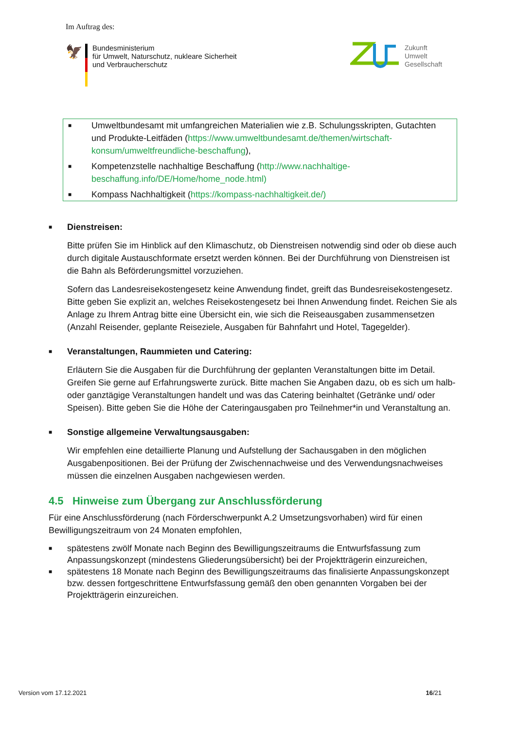Im Auftrag des:
🦅
Bundesministerium
für Umwelt, Naturschutz, nukleare Sicherheit
und Verbraucherschutz
Zukunft
Umwelt
Gesellschaft
■ Umweltbundesamt mit umfangreichen Materialien wie z.B. Schulungsskripten, Gutachten und Produkte-Leitfäden (https://www.umweltbundesamt.de/themen/wirtschaft-konsum/umweltfreundliche-beschaffung),
■ Kompetenzstelle nachhaltige Beschaffung (http://www.nachhaltige-beschaffung.info/DE/Home/home_node.html)
■ Kompass Nachhaltigkeit (https://kompass-nachhaltigkeit.de/)
■ Dienstreisen:
Bitte prüfen Sie im Hinblick auf den Klimaschutz, ob Dienstreisen notwendig sind oder ob diese auch durch digitale Austauschformate ersetzt werden können. Bei der Durchführung von Dienstreisen ist die Bahn als Beförderungsmittel vorzuziehen.
Sofern das Landesreisekostengesetz keine Anwendung findet, greift das Bundesreisekostengesetz. Bitte geben Sie explizit an, welches Reisekostengesetz bei Ihnen Anwendung findet. Reichen Sie als Anlage zu Ihrem Antrag bitte eine Übersicht ein, wie sich die Reiseausgaben zusammensetzen (Anzahl Reisender, geplante Reiseziele, Ausgaben für Bahnfahrt und Hotel, Tagegelder).
■ Veranstaltungen, Raummieten und Catering:
Erläutern Sie die Ausgaben für die Durchführung der geplanten Veranstaltungen bitte im Detail. Greifen Sie gerne auf Erfahrungswerte zurück. Bitte machen Sie Angaben dazu, ob es sich um halb- oder ganztägige Veranstaltungen handelt und was das Catering beinhaltet (Getränke und/ oder Speisen). Bitte geben Sie die Höhe der Cateringausgaben pro Teilnehmer*in und Veranstaltung an.
■ Sonstige allgemeine Verwaltungsausgaben:
Wir empfehlen eine detaillierte Planung und Aufstellung der Sachausgaben in den möglichen Ausgabenpositionen. Bei der Prüfung der Zwischennachweise und des Verwendungsnachweises müssen die einzelnen Ausgaben nachgewiesen werden.
4.5 Hinweise zum Übergang zur Anschlussförderung
Für eine Anschlussförderung (nach Förderschwerpunkt A.2 Umsetzungsvorhaben) wird für einen Bewilligungszeitraum von 24 Monaten empfohlen,
■ spätestens zwölf Monate nach Beginn des Bewilligungszeitraums die Entwurfsfassung zum Anpassungskonzept (mindestens Gliederungsübersicht) bei der Projektträgerin einzureichen,
■ spätestens 18 Monate nach Beginn des Bewilligungszeitraums das finalisierte Anpassungskonzept bzw. dessen fortgeschrittene Entwurfsfassung gemäß den oben genannten Vorgaben bei der Projektträgerin einzureichen.
Version vom 17.12.2021 16/21